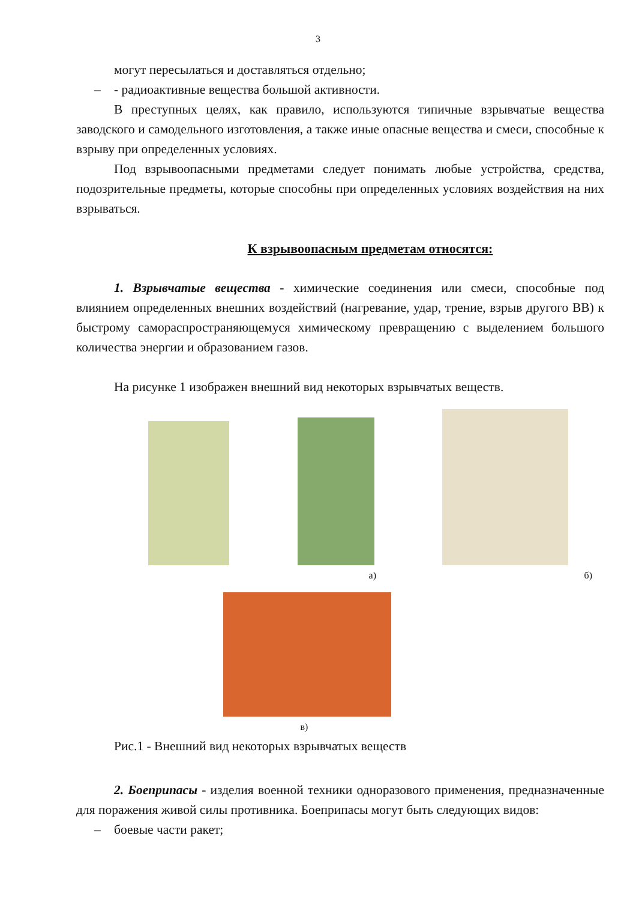3
могут пересылаться и доставляться отдельно;
– - радиоактивные вещества большой активности.
В преступных целях, как правило, используются типичные взрывчатые вещества заводского и самодельного изготовления, а также иные опасные вещества и смеси, способные к взрыву при определенных условиях.
Под взрывоопасными предметами следует понимать любые устройства, средства, подозрительные предметы, которые способны при определенных условиях воздействия на них взрываться.
К взрывоопасным предметам относятся:
1. Взрывчатые вещества - химические соединения или смеси, способные под влиянием определенных внешних воздействий (нагревание, удар, трение, взрыв другого ВВ) к быстрому самораспространяющемуся химическому превращению с выделением большого количества энергии и образованием газов.
На рисунке 1 изображен внешний вид некоторых взрывчатых веществ.
а) б)
в)
Рис.1 - Внешний вид некоторых взрывчатых веществ
2. Боеприпасы - изделия военной техники одноразового применения, предназначенные для поражения живой силы противника. Боеприпасы могут быть следующих видов:
– боевые части ракет;